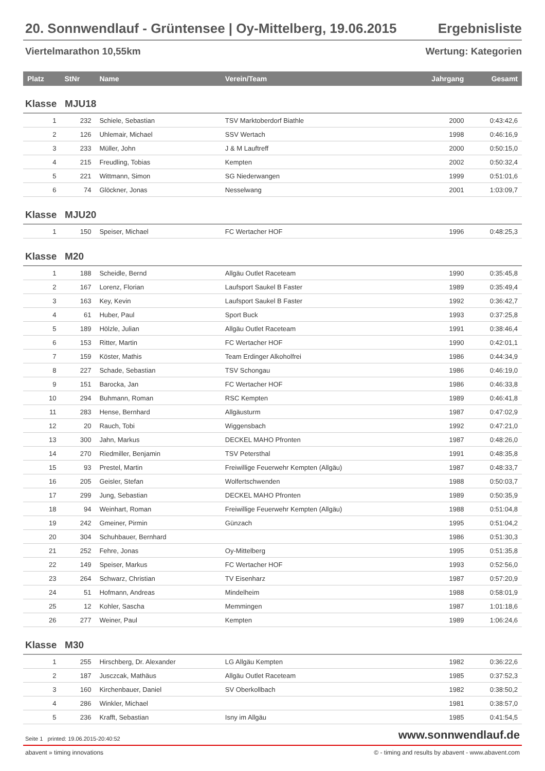20. Sonnwendlauf - Grüntensee | Oy-Mittelberg, 19.06.2015 Ergebnisliste
Viertelmarathon 10,55km Wertung: Kategorien
| Platz | StNr | Name | Verein/Team | Jahrgang | Gesamt |
| --- | --- | --- | --- | --- | --- |
| Klasse MJU18 | | | | | |
| 1 | 232 | Schiele, Sebastian | TSV Marktoberdorf Biathle | 2000 | 0:43:42,6 |
| 2 | 126 | Uhlemair, Michael | SSV Wertach | 1998 | 0:46:16,9 |
| 3 | 233 | Müller, John | J & M Lauftreff | 2000 | 0:50:15,0 |
| 4 | 215 | Freudling, Tobias | Kempten | 2002 | 0:50:32,4 |
| 5 | 221 | Wittmann, Simon | SG Niederwangen | 1999 | 0:51:01,6 |
| 6 | 74 | Glöckner, Jonas | Nesselwang | 2001 | 1:03:09,7 |
| Klasse MJU20 | | | | | |
| 1 | 150 | Speiser, Michael | FC Wertacher HOF | 1996 | 0:48:25,3 |
| Klasse M20 | | | | | |
| 1 | 188 | Scheidle, Bernd | Allgäu Outlet Raceteam | 1990 | 0:35:45,8 |
| 2 | 167 | Lorenz, Florian | Laufsport Saukel B Faster | 1989 | 0:35:49,4 |
| 3 | 163 | Key, Kevin | Laufsport Saukel B Faster | 1992 | 0:36:42,7 |
| 4 | 61 | Huber, Paul | Sport Buck | 1993 | 0:37:25,8 |
| 5 | 189 | Hölzle, Julian | Allgäu Outlet Raceteam | 1991 | 0:38:46,4 |
| 6 | 153 | Ritter, Martin | FC Wertacher HOF | 1990 | 0:42:01,1 |
| 7 | 159 | Köster, Mathis | Team Erdinger Alkoholfrei | 1986 | 0:44:34,9 |
| 8 | 227 | Schade, Sebastian | TSV Schongau | 1986 | 0:46:19,0 |
| 9 | 151 | Barocka, Jan | FC Wertacher HOF | 1986 | 0:46:33,8 |
| 10 | 294 | Buhmann, Roman | RSC Kempten | 1989 | 0:46:41,8 |
| 11 | 283 | Hense, Bernhard | Allgäusturm | 1987 | 0:47:02,9 |
| 12 | 20 | Rauch, Tobi | Wiggensbach | 1992 | 0:47:21,0 |
| 13 | 300 | Jahn, Markus | DECKEL MAHO Pfronten | 1987 | 0:48:26,0 |
| 14 | 270 | Riedmiller, Benjamin | TSV Petersthal | 1991 | 0:48:35,8 |
| 15 | 93 | Prestel, Martin | Freiwillige Feuerwehr Kempten (Allgäu) | 1987 | 0:48:33,7 |
| 16 | 205 | Geisler, Stefan | Wolfertschwenden | 1988 | 0:50:03,7 |
| 17 | 299 | Jung, Sebastian | DECKEL MAHO Pfronten | 1989 | 0:50:35,9 |
| 18 | 94 | Weinhart, Roman | Freiwillige Feuerwehr Kempten (Allgäu) | 1988 | 0:51:04,8 |
| 19 | 242 | Gmeiner, Pirmin | Günzach | 1995 | 0:51:04,2 |
| 20 | 304 | Schuhbauer, Bernhard | | 1986 | 0:51:30,3 |
| 21 | 252 | Fehre, Jonas | Oy-Mittelberg | 1995 | 0:51:35,8 |
| 22 | 149 | Speiser, Markus | FC Wertacher HOF | 1993 | 0:52:56,0 |
| 23 | 264 | Schwarz, Christian | TV Eisenharz | 1987 | 0:57:20,9 |
| 24 | 51 | Hofmann, Andreas | Mindelheim | 1988 | 0:58:01,9 |
| 25 | 12 | Kohler, Sascha | Memmingen | 1987 | 1:01:18,6 |
| 26 | 277 | Weiner, Paul | Kempten | 1989 | 1:06:24,6 |
| Klasse M30 | | | | | |
| 1 | 255 | Hirschberg, Dr. Alexander | LG Allgäu Kempten | 1982 | 0:36:22,6 |
| 2 | 187 | Jusczcak, Mathäus | Allgäu Outlet Raceteam | 1985 | 0:37:52,3 |
| 3 | 160 | Kirchenbauer, Daniel | SV Oberkollbach | 1982 | 0:38:50,2 |
| 4 | 286 | Winkler, Michael | | 1981 | 0:38:57,0 |
| 5 | 236 | Krafft, Sebastian | Isny im Allgäu | 1985 | 0:41:54,5 |
Seite 1 printed: 19.06.2015-20:40:52 www.sonnwendlauf.de
abavent » timing innovations © - timing and results by abavent - www.abavent.com